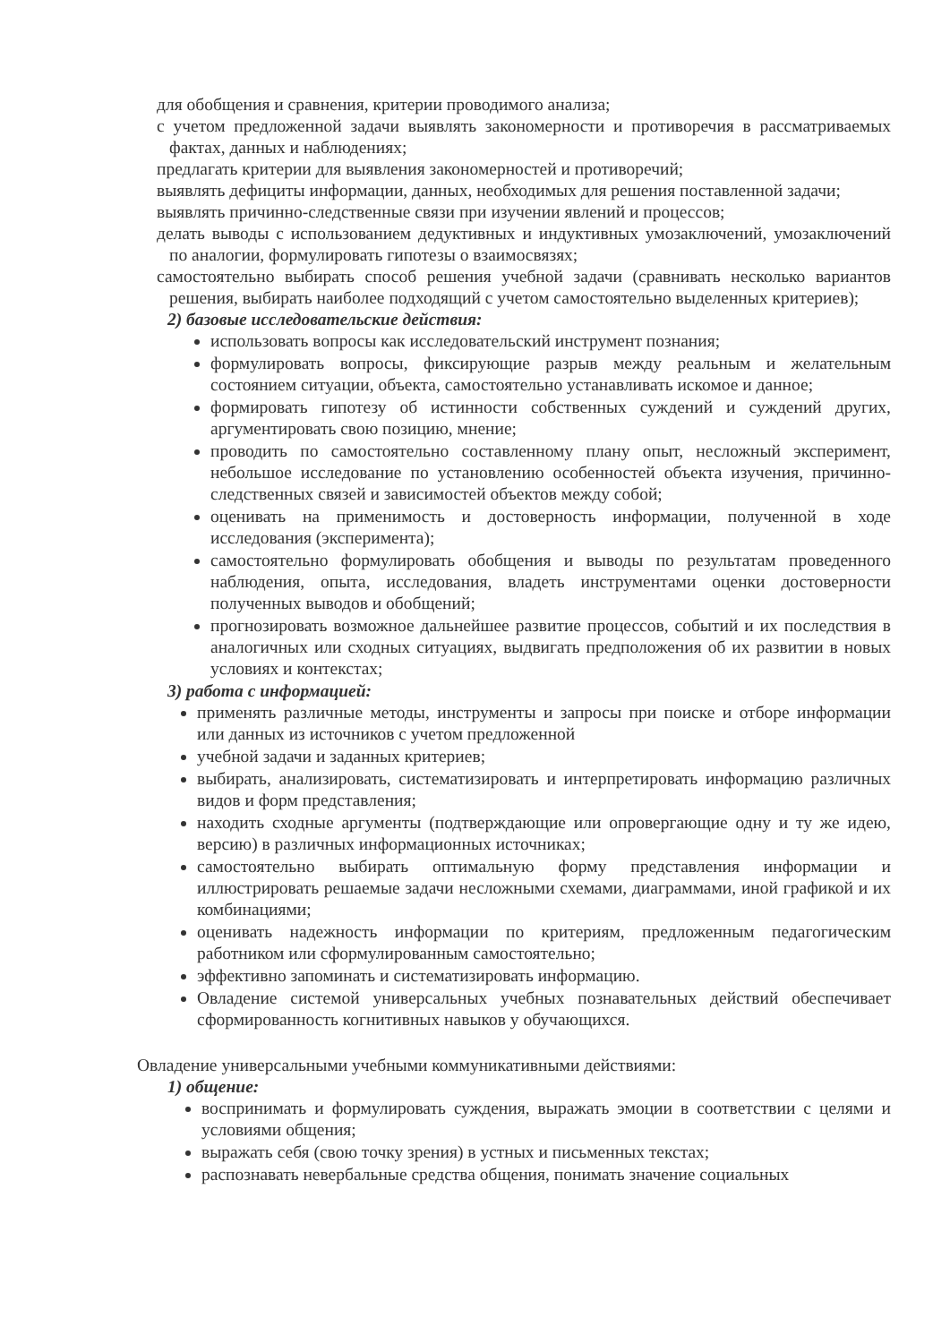для обобщения и сравнения, критерии проводимого анализа;
с учетом предложенной задачи выявлять закономерности и противоречия в рассматриваемых фактах, данных и наблюдениях;
предлагать критерии для выявления закономерностей и противоречий;
выявлять дефициты информации, данных, необходимых для решения поставленной задачи;
выявлять причинно-следственные связи при изучении явлений и процессов;
делать выводы с использованием дедуктивных и индуктивных умозаключений, умозаключений по аналогии, формулировать гипотезы о взаимосвязях;
самостоятельно выбирать способ решения учебной задачи (сравнивать несколько вариантов решения, выбирать наиболее подходящий с учетом самостоятельно выделенных критериев);
2) базовые исследовательские действия:
использовать вопросы как исследовательский инструмент познания;
формулировать вопросы, фиксирующие разрыв между реальным и желательным состоянием ситуации, объекта, самостоятельно устанавливать искомое и данное;
формировать гипотезу об истинности собственных суждений и суждений других, аргументировать свою позицию, мнение;
проводить по самостоятельно составленному плану опыт, несложный эксперимент, небольшое исследование по установлению особенностей объекта изучения, причинно-следственных связей и зависимостей объектов между собой;
оценивать на применимость и достоверность информации, полученной в ходе исследования (эксперимента);
самостоятельно формулировать обобщения и выводы по результатам проведенного наблюдения, опыта, исследования, владеть инструментами оценки достоверности полученных выводов и обобщений;
прогнозировать возможное дальнейшее развитие процессов, событий и их последствия в аналогичных или сходных ситуациях, выдвигать предположения об их развитии в новых условиях и контекстах;
3) работа с информацией:
применять различные методы, инструменты и запросы при поиске и отборе информации или данных из источников с учетом предложенной
учебной задачи и заданных критериев;
выбирать, анализировать, систематизировать и интерпретировать информацию различных видов и форм представления;
находить сходные аргументы (подтверждающие или опровергающие одну и ту же идею, версию) в различных информационных источниках;
самостоятельно выбирать оптимальную форму представления информации и иллюстрировать решаемые задачи несложными схемами, диаграммами, иной графикой и их комбинациями;
оценивать надежность информации по критериям, предложенным педагогическим работником или сформулированным самостоятельно;
эффективно запоминать и систематизировать информацию.
Овладение системой универсальных учебных познавательных действий обеспечивает сформированность когнитивных навыков у обучающихся.
Овладение универсальными учебными коммуникативными действиями:
1) общение:
воспринимать и формулировать суждения, выражать эмоции в соответствии с целями и условиями общения;
выражать себя (свою точку зрения) в устных и письменных текстах;
распознавать невербальные средства общения, понимать значение социальных